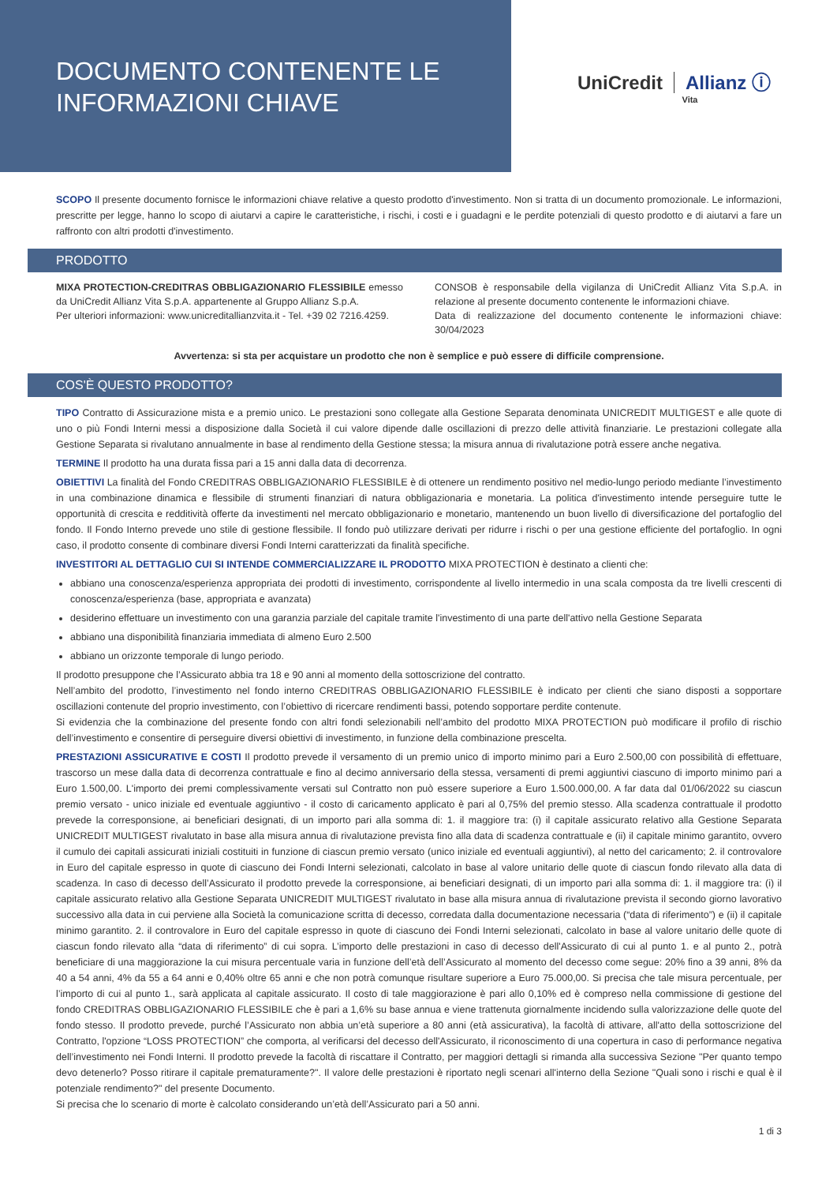DOCUMENTO CONTENENTE LE
INFORMAZIONI CHIAVE
UniCredit Allianz ⓘ
Vita
SCOPO Il presente documento fornisce le informazioni chiave relative a questo prodotto d'investimento. Non si tratta di un documento promozionale. Le informazioni, prescritte per legge, hanno lo scopo di aiutarvi a capire le caratteristiche, i rischi, i costi e i guadagni e le perdite potenziali di questo prodotto e di aiutarvi a fare un raffronto con altri prodotti d'investimento.
PRODOTTO
MIXA PROTECTION-CREDITRAS OBBLIGAZIONARIO FLESSIBILE emesso da UniCredit Allianz Vita S.p.A. appartenente al Gruppo Allianz S.p.A.
Per ulteriori informazioni: www.unicreditallianzvita.it - Tel. +39 02 7216.4259.
CONSOB è responsabile della vigilanza di UniCredit Allianz Vita S.p.A. in relazione al presente documento contenente le informazioni chiave.
Data di realizzazione del documento contenente le informazioni chiave: 30/04/2023
Avvertenza: si sta per acquistare un prodotto che non è semplice e può essere di difficile comprensione.
COS'È QUESTO PRODOTTO?
TIPO Contratto di Assicurazione mista e a premio unico. Le prestazioni sono collegate alla Gestione Separata denominata UNICREDIT MULTIGEST e alle quote di uno o più Fondi Interni messi a disposizione dalla Società il cui valore dipende dalle oscillazioni di prezzo delle attività finanziarie. Le prestazioni collegate alla Gestione Separata si rivalutano annualmente in base al rendimento della Gestione stessa; la misura annua di rivalutazione potrà essere anche negativa.
TERMINE Il prodotto ha una durata fissa pari a 15 anni dalla data di decorrenza.
OBIETTIVI La finalità del Fondo CREDITRAS OBBLIGAZIONARIO FLESSIBILE è di ottenere un rendimento positivo nel medio-lungo periodo mediante l’investimento in una combinazione dinamica e flessibile di strumenti finanziari di natura obbligazionaria e monetaria. La politica d'investimento intende perseguire tutte le opportunità di crescita e redditività offerte da investimenti nel mercato obbligazionario e monetario, mantenendo un buon livello di diversificazione del portafoglio del fondo. Il Fondo Interno prevede uno stile di gestione flessibile. Il fondo può utilizzare derivati per ridurre i rischi o per una gestione efficiente del portafoglio. In ogni caso, il prodotto consente di combinare diversi Fondi Interni caratterizzati da finalità specifiche.
INVESTITORI AL DETTAGLIO CUI SI INTENDE COMMERCIALIZZARE IL PRODOTTO MIXA PROTECTION è destinato a clienti che:
abbiano una conoscenza/esperienza appropriata dei prodotti di investimento, corrispondente al livello intermedio in una scala composta da tre livelli crescenti di conoscenza/esperienza (base, appropriata e avanzata)
desiderino effettuare un investimento con una garanzia parziale del capitale tramite l'investimento di una parte dell'attivo nella Gestione Separata
abbiano una disponibilità finanziaria immediata di almeno Euro 2.500
abbiano un orizzonte temporale di lungo periodo.
Il prodotto presuppone che l’Assicurato abbia tra 18 e 90 anni al momento della sottoscrizione del contratto.
Nell’ambito del prodotto, l’investimento nel fondo interno CREDITRAS OBBLIGAZIONARIO FLESSIBILE è indicato per clienti che siano disposti a sopportare oscillazioni contenute del proprio investimento, con l’obiettivo di ricercare rendimenti bassi, potendo sopportare perdite contenute.
Si evidenzia che la combinazione del presente fondo con altri fondi selezionabili nell’ambito del prodotto MIXA PROTECTION può modificare il profilo di rischio dell’investimento e consentire di perseguire diversi obiettivi di investimento, in funzione della combinazione prescelta.
PRESTAZIONI ASSICURATIVE E COSTI Il prodotto prevede il versamento di un premio unico di importo minimo pari a Euro 2.500,00 con possibilità di effettuare, trascorso un mese dalla data di decorrenza contrattuale e fino al decimo anniversario della stessa, versamenti di premi aggiuntivi ciascuno di importo minimo pari a Euro 1.500,00. L'importo dei premi complessivamente versati sul Contratto non può essere superiore a Euro 1.500.000,00. A far data dal 01/06/2022 su ciascun premio versato - unico iniziale ed eventuale aggiuntivo - il costo di caricamento applicato è pari al 0,75% del premio stesso. Alla scadenza contrattuale il prodotto prevede la corresponsione, ai beneficiari designati, di un importo pari alla somma di: 1. il maggiore tra: (i) il capitale assicurato relativo alla Gestione Separata UNICREDIT MULTIGEST rivalutato in base alla misura annua di rivalutazione prevista fino alla data di scadenza contrattuale e (ii) il capitale minimo garantito, ovvero il cumulo dei capitali assicurati iniziali costituiti in funzione di ciascun premio versato (unico iniziale ed eventuali aggiuntivi), al netto del caricamento; 2. il controvalore in Euro del capitale espresso in quote di ciascuno dei Fondi Interni selezionati, calcolato in base al valore unitario delle quote di ciascun fondo rilevato alla data di scadenza. In caso di decesso dell’Assicurato il prodotto prevede la corresponsione, ai beneficiari designati, di un importo pari alla somma di: 1. il maggiore tra: (i) il capitale assicurato relativo alla Gestione Separata UNICREDIT MULTIGEST rivalutato in base alla misura annua di rivalutazione prevista il secondo giorno lavorativo successivo alla data in cui perviene alla Società la comunicazione scritta di decesso, corredata dalla documentazione necessaria (“data di riferimento”) e (ii) il capitale minimo garantito. 2. il controvalore in Euro del capitale espresso in quote di ciascuno dei Fondi Interni selezionati, calcolato in base al valore unitario delle quote di ciascun fondo rilevato alla “data di riferimento” di cui sopra. L’importo delle prestazioni in caso di decesso dell'Assicurato di cui al punto 1. e al punto 2., potrà beneficiare di una maggiorazione la cui misura percentuale varia in funzione dell’età dell’Assicurato al momento del decesso come segue: 20% fino a 39 anni, 8% da 40 a 54 anni, 4% da 55 a 64 anni e 0,40% oltre 65 anni e che non potrà comunque risultare superiore a Euro 75.000,00. Si precisa che tale misura percentuale, per l’importo di cui al punto 1., sarà applicata al capitale assicurato. Il costo di tale maggiorazione è pari allo 0,10% ed è compreso nella commissione di gestione del fondo CREDITRAS OBBLIGAZIONARIO FLESSIBILE che è pari a 1,6% su base annua e viene trattenuta giornalmente incidendo sulla valorizzazione delle quote del fondo stesso. Il prodotto prevede, purché l’Assicurato non abbia un’età superiore a 80 anni (età assicurativa), la facoltà di attivare, all'atto della sottoscrizione del Contratto, l'opzione “LOSS PROTECTION” che comporta, al verificarsi del decesso dell'Assicurato, il riconoscimento di una copertura in caso di performance negativa dell’investimento nei Fondi Interni. Il prodotto prevede la facoltà di riscattare il Contratto, per maggiori dettagli si rimanda alla successiva Sezione "Per quanto tempo devo detenerlo? Posso ritirare il capitale prematuramente?". Il valore delle prestazioni è riportato negli scenari all'interno della Sezione "Quali sono i rischi e qual è il potenziale rendimento?" del presente Documento.
Si precisa che lo scenario di morte è calcolato considerando un’età dell’Assicurato pari a 50 anni.
1 di 3